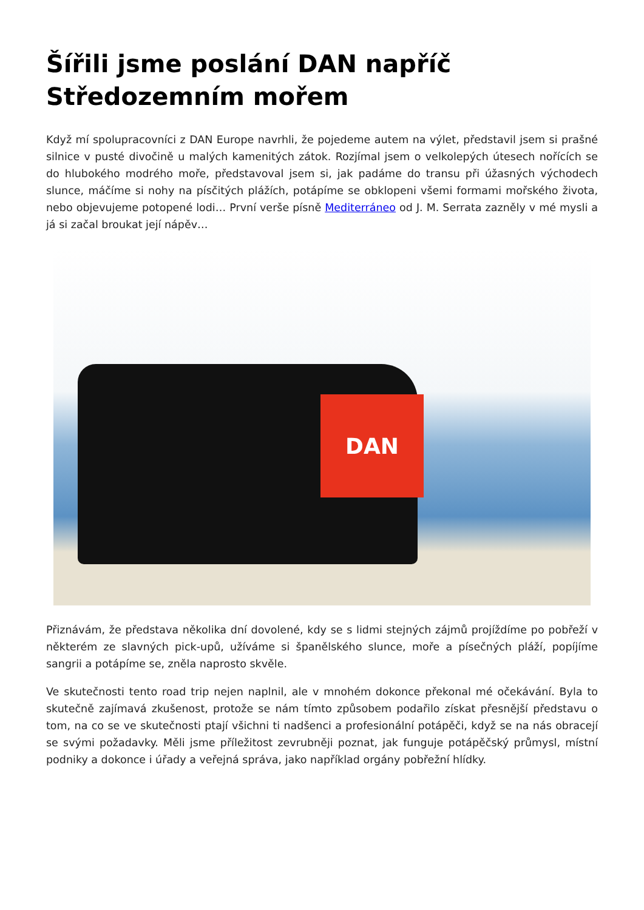Šířili jsme poslání DAN napříč Středozemním mořem
Když mí spolupracovníci z DAN Europe navrhli, že pojedeme autem na výlet, představil jsem si prašné silnice v pusté divočině u malých kamenitých zátok. Rozjímal jsem o velkolepých útesech nořících se do hlubokého modrého moře, představoval jsem si, jak padáme do transu při úžasných východech slunce, máčíme si nohy na písčitých plážích, potápíme se obklopeni všemi formami mořského života, nebo objevujeme potopené lodi… První verše písně Mediterráneo od J. M. Serrata zazněly v mé mysli a já si začal broukat její nápěv…
DAN
Přiznávám, že představa několika dní dovolené, kdy se s lidmi stejných zájmů projíždíme po pobřeží v některém ze slavných pick-upů, užíváme si španělského slunce, moře a písečných pláží, popíjíme sangrii a potápíme se, zněla naprosto skvěle.
Ve skutečnosti tento road trip nejen naplnil, ale v mnohém dokonce překonal mé očekávání. Byla to skutečně zajímavá zkušenost, protože se nám tímto způsobem podařilo získat přesnější představu o tom, na co se ve skutečnosti ptají všichni ti nadšenci a profesionální potápěči, když se na nás obracejí se svými požadavky. Měli jsme příležitost zevrubněji poznat, jak funguje potápěčský průmysl, místní podniky a dokonce i úřady a veřejná správa, jako například orgány pobřežní hlídky.